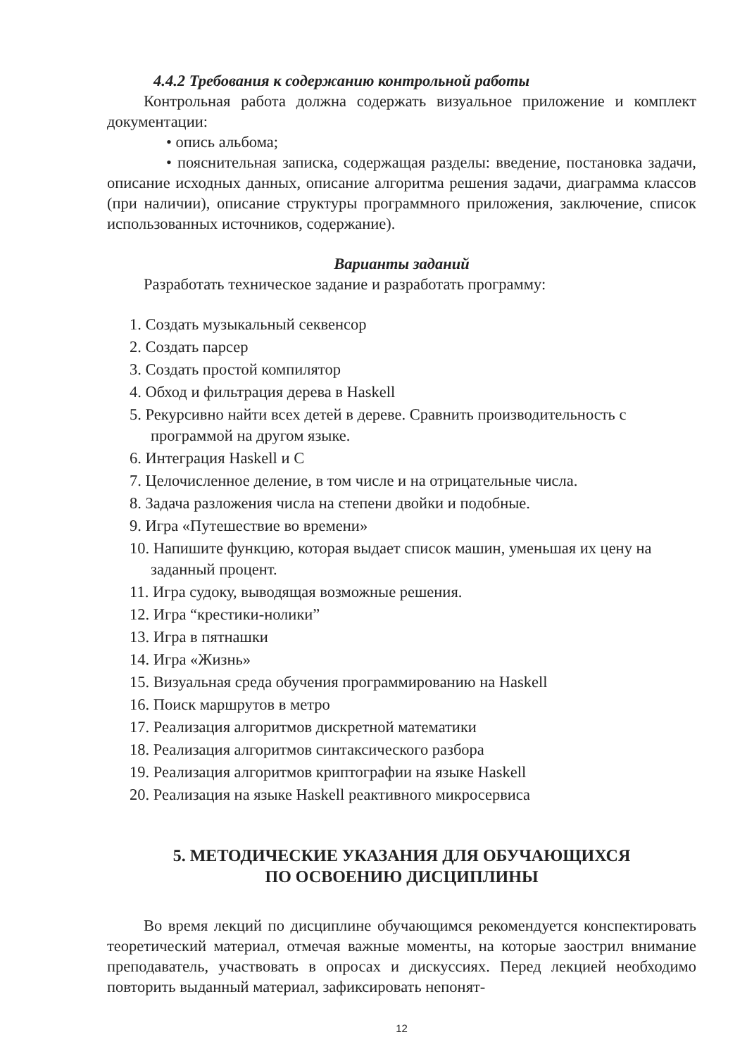4.4.2 Требования к содержанию контрольной работы
Контрольная работа должна содержать визуальное приложение и комплект документации:
• опись альбома;
• пояснительная записка, содержащая разделы: введение, постановка задачи, описание исходных данных, описание алгоритма решения задачи, диаграмма классов (при наличии), описание структуры программного приложения, заключение, список использованных источников, содержание).
Варианты заданий
Разработать техническое задание и разработать программу:
1. Создать музыкальный секвенсор
2. Создать парсер
3. Создать простой компилятор
4. Обход и фильтрация дерева в Haskell
5. Рекурсивно найти всех детей в дереве. Сравнить производительность с программой на другом языке.
6. Интеграция Haskell и С
7. Целочисленное деление, в том числе и на отрицательные числа.
8. Задача разложения числа на степени двойки и подобные.
9. Игра «Путешествие во времени»
10. Напишите функцию, которая выдает список машин, уменьшая их цену на заданный процент.
11. Игра судоку, выводящая возможные решения.
12. Игра “крестики-нолики”
13. Игра в пятнашки
14. Игра «Жизнь»
15. Визуальная среда обучения программированию на Haskell
16. Поиск маршрутов в метро
17. Реализация алгоритмов дискретной математики
18. Реализация алгоритмов синтаксического разбора
19. Реализация алгоритмов криптографии на языке Haskell
20. Реализация на языке Haskell реактивного микросервиса
5. МЕТОДИЧЕСКИЕ УКАЗАНИЯ ДЛЯ ОБУЧАЮЩИХСЯ
ПО ОСВОЕНИЮ ДИСЦИПЛИНЫ
Во время лекций по дисциплине обучающимся рекомендуется конспектировать теоретический материал, отмечая важные моменты, на которые заострил внимание преподаватель, участвовать в опросах и дискуссиях. Перед лекцией необходимо повторить выданный материал, зафиксировать непонят-
12